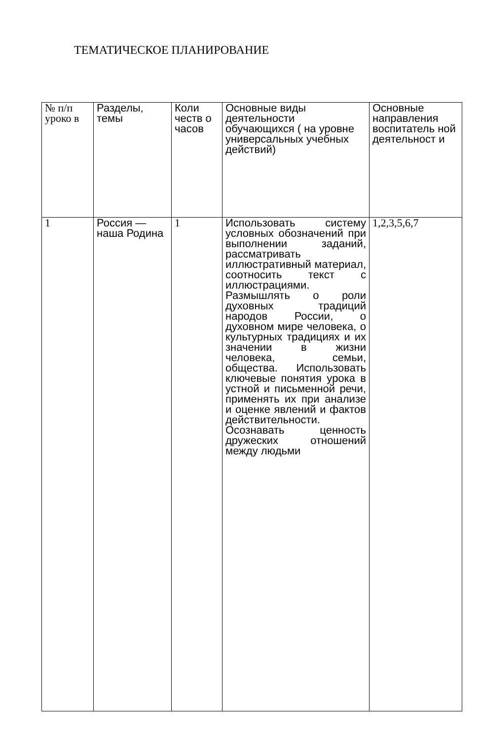ТЕМАТИЧЕСКОЕ ПЛАНИРОВАНИЕ
| № п/п уроко в | Разделы, темы | Коли честв о часов | Основные виды деятельности обучающихся ( на уровне универсальных учебных действий) | Основные направления воспитатель ной деятельност и |
| 1 | Россия — наша Родина | 1 | Использовать систему условных обозначений при выполнении заданий, рассматривать иллюстративный материал, соотносить текст с иллюстрациями. Размышлять о роли духовных традиций народов России, о духовном мире человека, о культурных традициях и их значении в жизни человека, семьи, общества. Использовать ключевые понятия урока в устной и письменной речи, применять их при анализе и оценке явлений и фактов действительности. Осознавать ценность дружеских отношений между людьми | 1,2,3,5,6,7 |